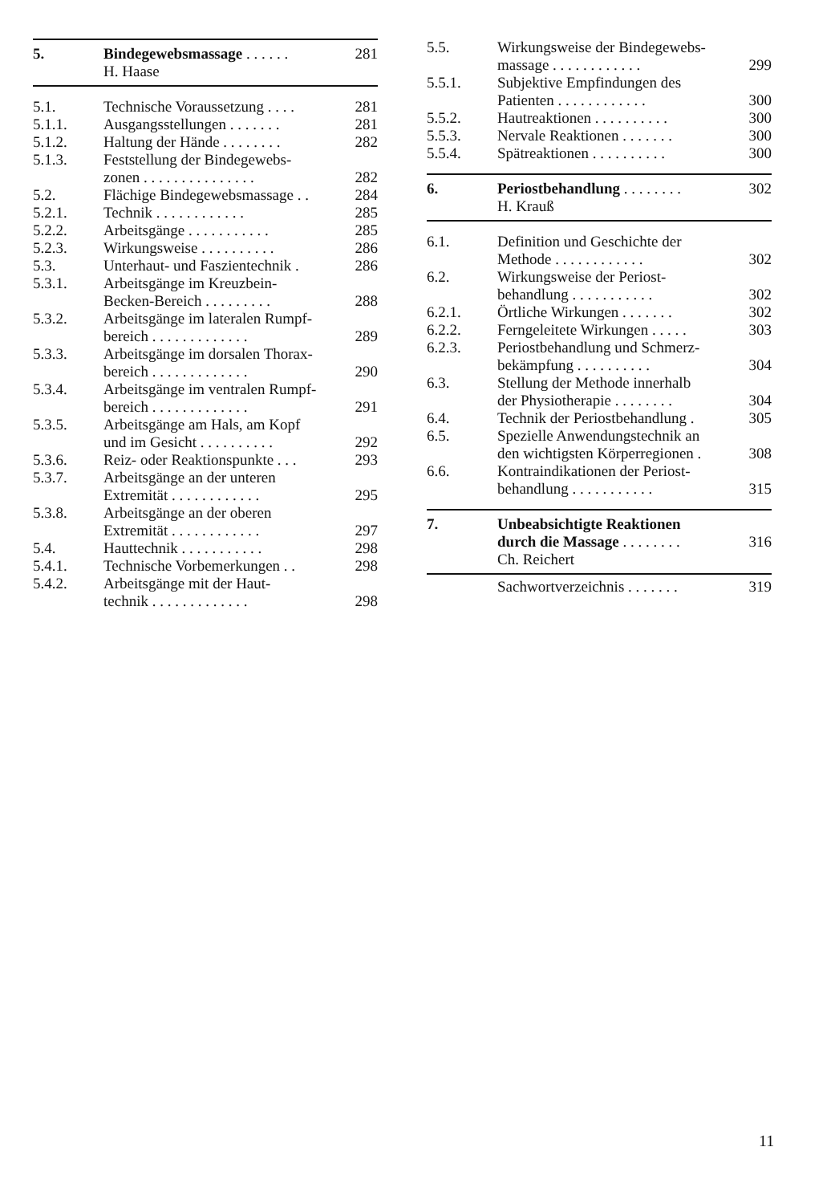| 5. | Bindegewebsmassage . . . . . . | 281 |
| | H. Haase | |
| 5.1. | Technische Voraussetzung . . . . | 281 |
| 5.1.1. | Ausgangsstellungen . . . . . . . | 281 |
| 5.1.2. | Haltung der Hände . . . . . . . . | 282 |
| 5.1.3. | Feststellung der Bindegewebs- zonen . . . . . . . . . . . . . . . | 282 |
| 5.2. | Flächige Bindegewebsmassage . . | 284 |
| 5.2.1. | Technik . . . . . . . . . . . . | 285 |
| 5.2.2. | Arbeitsgänge . . . . . . . . . . . | 285 |
| 5.2.3. | Wirkungsweise . . . . . . . . . . | 286 |
| 5.3. | Unterhaut- und Faszientechnik . | 286 |
| 5.3.1. | Arbeitsgänge im Kreuzbein- Becken-Bereich . . . . . . . . . | 288 |
| 5.3.2. | Arbeitsgänge im lateralen Rumpf- bereich . . . . . . . . . . . . . | 289 |
| 5.3.3. | Arbeitsgänge im dorsalen Thorax- bereich . . . . . . . . . . . . . | 290 |
| 5.3.4. | Arbeitsgänge im ventralen Rumpf- bereich . . . . . . . . . . . . . | 291 |
| 5.3.5. | Arbeitsgänge am Hals, am Kopf und im Gesicht . . . . . . . . . . | 292 |
| 5.3.6. | Reiz- oder Reaktionspunkte . . . | 293 |
| 5.3.7. | Arbeitsgänge an der unteren Extremität . . . . . . . . . . . . | 295 |
| 5.3.8. | Arbeitsgänge an der oberen Extremität . . . . . . . . . . . . | 297 |
| 5.4. | Hauttechnik . . . . . . . . . . . | 298 |
| 5.4.1. | Technische Vorbemerkungen . . | 298 |
| 5.4.2. | Arbeitsgänge mit der Haut- technik . . . . . . . . . . . . . | 298 |
| 5.5. | Wirkungsweise der Bindegewebs- massage . . . . . . . . . . . . | 299 |
| 5.5.1. | Subjektive Empfindungen des Patienten . . . . . . . . . . . . | 300 |
| 5.5.2. | Hautreaktionen . . . . . . . . . . | 300 |
| 5.5.3. | Nervale Reaktionen . . . . . . . | 300 |
| 5.5.4. | Spätreaktionen . . . . . . . . . . | 300 |
| 6. | Periostbehandlung . . . . . . . . | 302 |
| | H. Krauß | |
| 6.1. | Definition und Geschichte der Methode . . . . . . . . . . . . | 302 |
| 6.2. | Wirkungsweise der Periost- behandlung . . . . . . . . . . . | 302 |
| 6.2.1. | Örtliche Wirkungen . . . . . . . | 302 |
| 6.2.2. | Ferngeleitete Wirkungen . . . . . | 303 |
| 6.2.3. | Periostbehandlung und Schmerz- bekämpfung . . . . . . . . . . | 304 |
| 6.3. | Stellung der Methode innerhalb der Physiotherapie . . . . . . . . | 304 |
| 6.4. | Technik der Periostbehandlung . | 305 |
| 6.5. | Spezielle Anwendungstechnik an den wichtigsten Körperregionen . | 308 |
| 6.6. | Kontraindikationen der Periost- behandlung . . . . . . . . . . . | 315 |
| 7. | Unbeabsichtigte Reaktionen durch die Massage . . . . . . . . | 316 |
| | Ch. Reichert | |
| | Sachwortverzeichnis . . . . . . . | 319 |
11